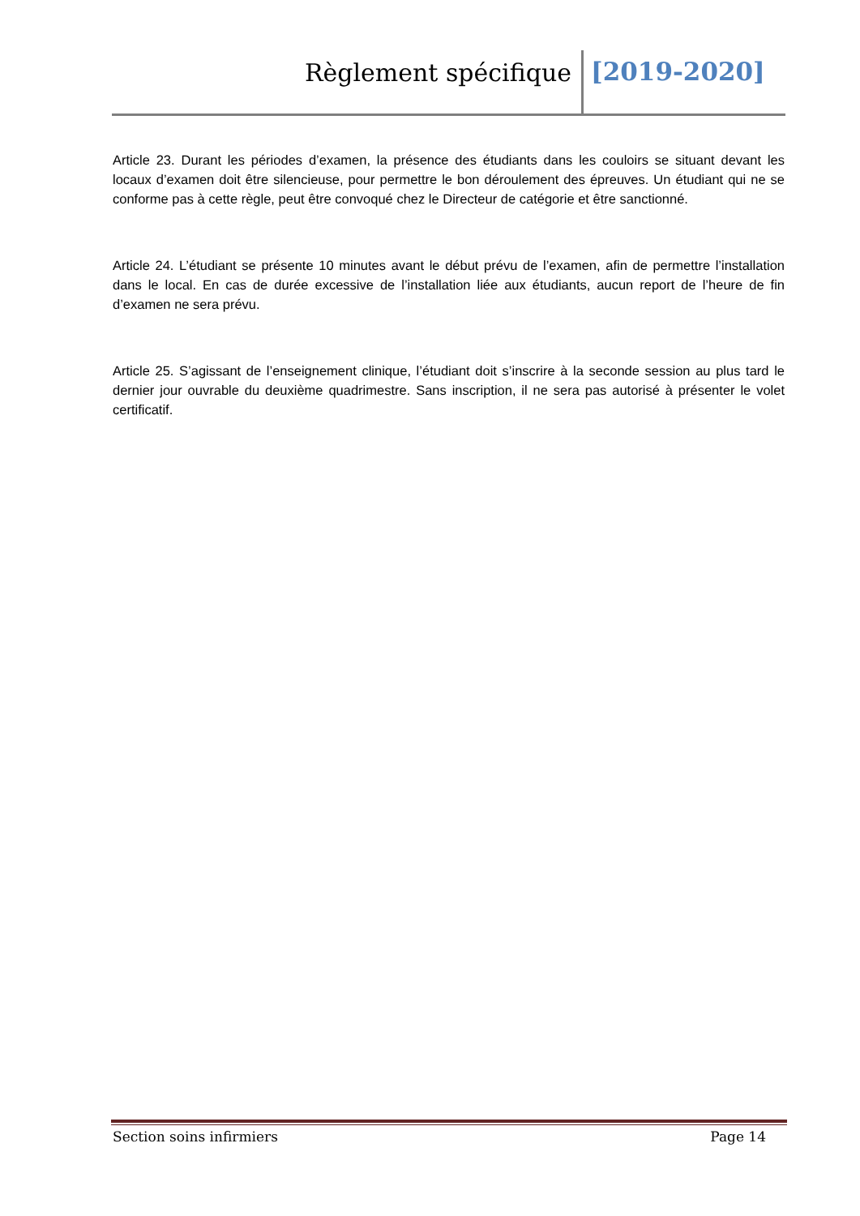Règlement spécifique [2019-2020]
Article 23. Durant les périodes d’examen, la présence des étudiants dans les couloirs se situant devant les locaux d’examen doit être silencieuse, pour permettre le bon déroulement des épreuves. Un étudiant qui ne se conforme pas à cette règle, peut être convoqué chez le Directeur de catégorie et être sanctionné.
Article 24. L’étudiant se présente 10 minutes avant le début prévu de l’examen, afin de permettre l’installation dans le local. En cas de durée excessive de l’installation liée aux étudiants, aucun report de l’heure de fin d’examen ne sera prévu.
Article 25. S’agissant de l’enseignement clinique, l’étudiant doit s’inscrire à la seconde session au plus tard le dernier jour ouvrable du deuxième quadrimestre. Sans inscription, il ne sera pas autorisé à présenter le volet certificatif.
Section soins infirmiers Page 14